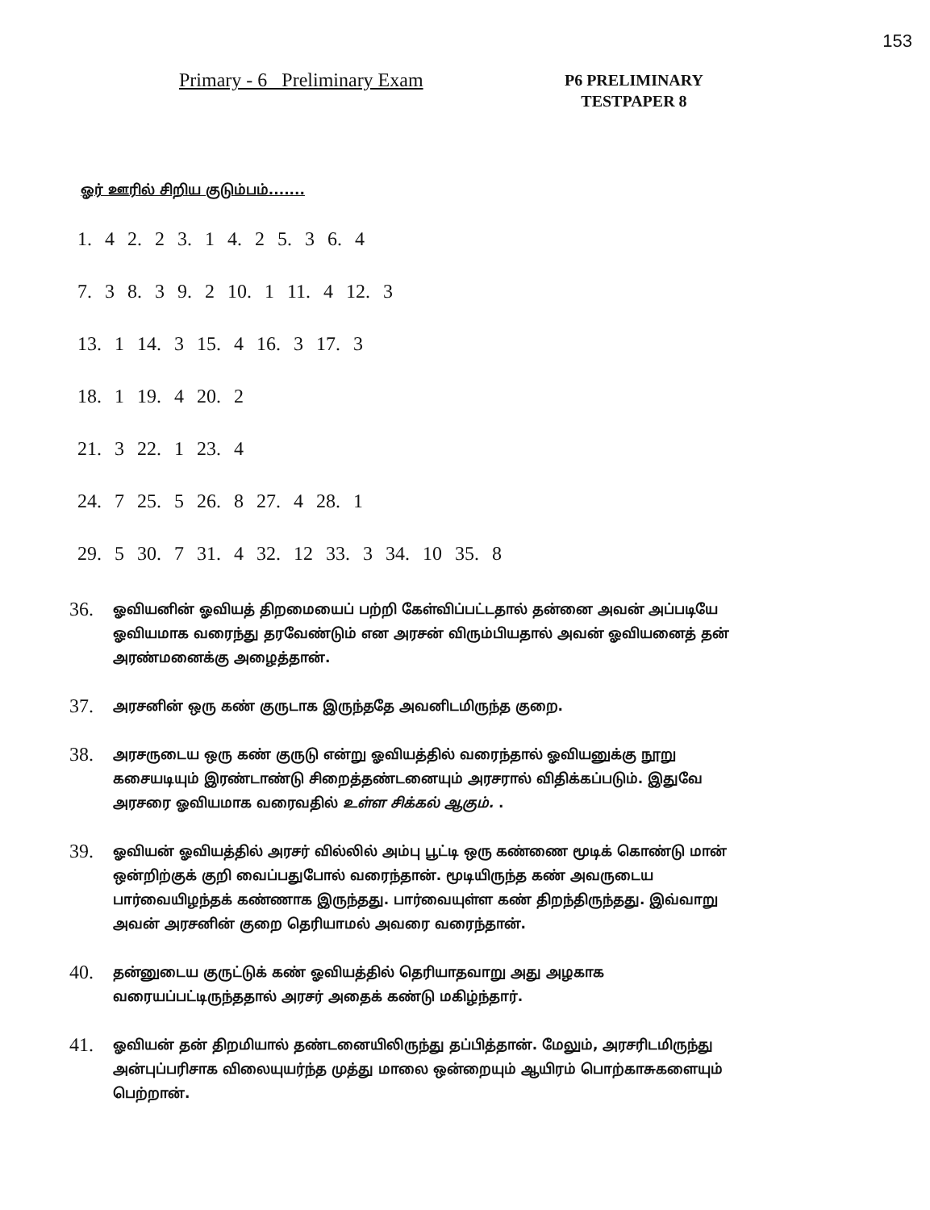153
Primary - 6 Preliminary Exam
P6 PRELIMINARY
TESTPAPER 8
ஓர் ஊரில் சிறிய குடும்பம்.......
1. 4 2. 2 3. 1 4. 2 5. 3 6. 4
7. 3 8. 3 9. 2 10. 1 11. 4 12. 3
13. 1 14. 3 15. 4 16. 3 17. 3
18. 1 19. 4 20. 2
21. 3 22. 1 23. 4
24. 7 25. 5 26. 8 27. 4 28. 1
29. 5 30. 7 31. 4 32. 12 33. 3 34. 10 35. 8
36.
ஓவியனின் ஓவியத் திறமையைப் பற்றி கேள்விப்பட்டதால் தன்னை அவன் அப்படியே ஓவியமாக வரைந்து தரவேண்டும் என அரசன் விரும்பியதால் அவன் ஓவியனைத் தன் அரண்மனைக்கு அழைத்தான்.
37.
அரசனின் ஒரு கண் குருடாக இருந்ததே அவனிடமிருந்த குறை.
38.
அரசருடைய ஒரு கண் குருடு என்று ஓவியத்தில் வரைந்தால் ஓவியனுக்கு நூறு கசையடியும் இரண்டாண்டு சிறைத்தண்டனையும் அரசரால் விதிக்கப்படும். இதுவே அரசரை ஓவியமாக வரைவதில் உள்ள சிக்கல் ஆகும். .
39.
ஓவியன் ஓவியத்தில் அரசர் வில்லில் அம்பு பூட்டி ஒரு கண்ணை மூடிக் கொண்டு மான் ஒன்றிற்குக் குறி வைப்பதுபோல் வரைந்தான். மூடியிருந்த கண் அவருடைய பார்வையிழந்தக் கண்ணாக இருந்தது. பார்வையுள்ள கண் திறந்திருந்தது. இவ்வாறு அவன் அரசனின் குறை தெரியாமல் அவரை வரைந்தான்.
40.
தன்னுடைய குருட்டுக் கண் ஓவியத்தில் தெரியாதவாறு அது அழகாக வரையப்பட்டிருந்ததால் அரசர் அதைக் கண்டு மகிழ்ந்தார்.
41.
ஓவியன் தன் திறமியால் தண்டனையிலிருந்து தப்பித்தான். மேலும், அரசரிடமிருந்து அன்புப்பரிசாக விலையுயர்ந்த முத்து மாலை ஒன்றையும் ஆயிரம் பொற்காசுகளையும் பெற்றான்.